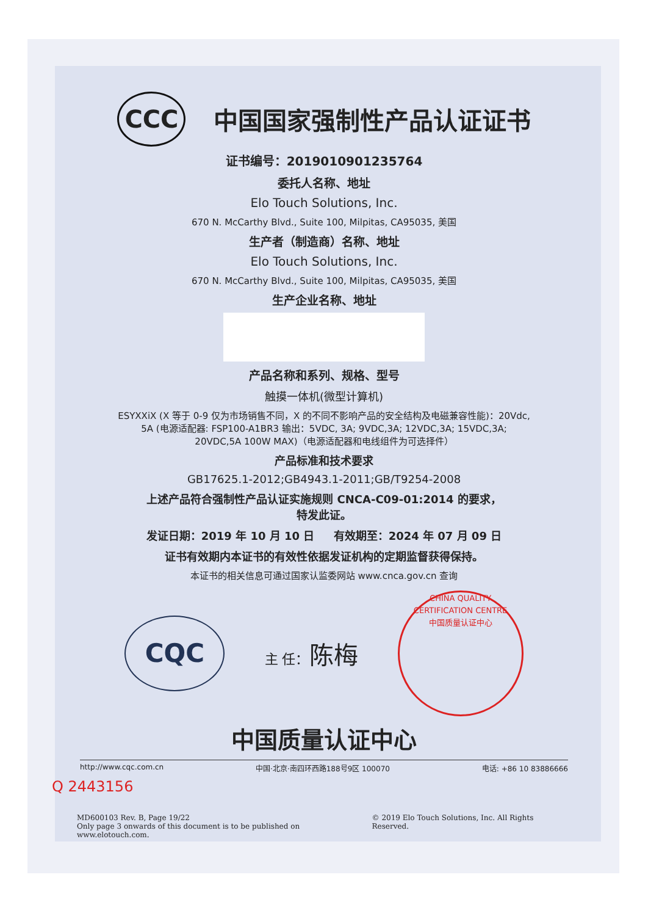CCC 中国国家强制性产品认证证书
证书编号：2019010901235764
委托人名称、地址
Elo Touch Solutions, Inc.
670 N. McCarthy Blvd., Suite 100, Milpitas, CA95035, 美国
生产者（制造商）名称、地址
Elo Touch Solutions, Inc.
670 N. McCarthy Blvd., Suite 100, Milpitas, CA95035, 美国
生产企业名称、地址
产品名称和系列、规格、型号
触摸一体机(微型计算机)
ESYXXiX (X 等于 0-9 仅为市场销售不同，X 的不同不影响产品的安全结构及电磁兼容性能)：20Vdc, 5A (电源适配器: FSP100-A1BR3 输出：5VDC, 3A; 9VDC,3A; 12VDC,3A; 15VDC,3A; 20VDC,5A 100W MAX)（电源适配器和电线组件为可选择件）
产品标准和技术要求
GB17625.1-2012;GB4943.1-2011;GB/T9254-2008
上述产品符合强制性产品认证实施规则 CNCA-C09-01:2014 的要求，
特发此证。
发证日期：2019 年 10 月 10 日 有效期至：2024 年 07 月 09 日
证书有效期内本证书的有效性依据发证机构的定期监督获得保持。
本证书的相关信息可通过国家认监委网站 www.cnca.gov.cn 查询
CQC 主 任：陈梅 CHINA QUALITY CERTIFICATION CENTRE
中国质量认证中心
中国质量认证中心
http://www.cqc.com.cn 中国·北京·南四环西路188号9区 100070 电话: +86 10 83886666
Q 2443156
MD600103 Rev. B, Page 19/22
Only page 3 onwards of this document is to be published on www.elotouch.com. © 2019 Elo Touch Solutions, Inc. All Rights Reserved.